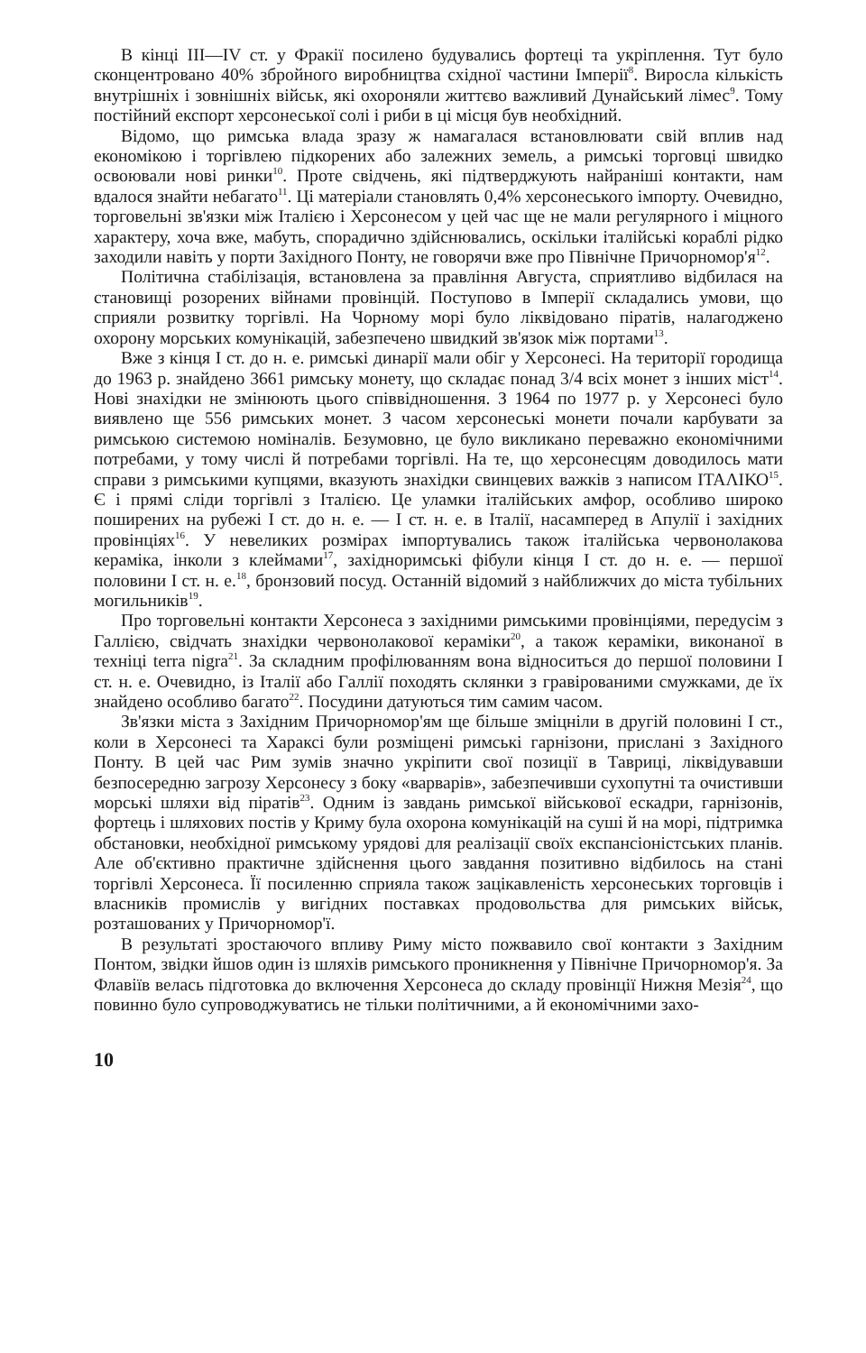В кінці III—IV ст. у Фракії посилено будувались фортеці та укріплення. Тут було сконцентровано 40% збройного виробництва східної частини Імперії<sup>8</sup>. Виросла кількість внутрішніх і зовнішніх військ, які охороняли життєво важливий Дунайський лімес<sup>9</sup>. Тому постійний експорт херсонеської солі і риби в ці місця був необхідний.
Відомо, що римська влада зразу ж намагалася встановлювати свій вплив над економікою і торгівлею підкорених або залежних земель, а римські торговці швидко освоювали нові ринки<sup>10</sup>. Проте свідчень, які підтверджують найраніші контакти, нам вдалося знайти небагато<sup>11</sup>. Ці матеріали становлять 0,4% херсонеського імпорту. Очевидно, торговельні зв'язки між Італією і Херсонесом у цей час ще не мали регулярного і міцного характеру, хоча вже, мабуть, спорадично здійснювались, оскільки італійські кораблі рідко заходили навіть у порти Західного Понту, не говорячи вже про Північне Причорномор'я<sup>12</sup>.
Політична стабілізація, встановлена за правління Августа, сприятливо відбилася на становищі розорених війнами провінцій. Поступово в Імперії складались умови, що сприяли розвитку торгівлі. На Чорному морі було ліквідовано піратів, налагоджено охорону морських комунікацій, забезпечено швидкий зв'язок між портами<sup>13</sup>.
Вже з кінця I ст. до н. е. римські динарії мали обіг у Херсонесі. На території городища до 1963 р. знайдено 3661 римську монету, що складає понад 3/4 всіх монет з інших міст<sup>14</sup>. Нові знахідки не змінюють цього співвідношення. З 1964 по 1977 р. у Херсонесі було виявлено ще 556 римських монет. З часом херсонеські монети почали карбувати за римською системою номіналів. Безумовно, це було викликано переважно економічними потребами, у тому числі й потребами торгівлі. На те, що херсонесцям доводилось мати справи з римськими купцями, вказують знахідки свинцевих важків з написом ΙΤΑΛΙΚΟ<sup>15</sup>. Є і прямі сліди торгівлі з Італією. Це уламки італійських амфор, особливо широко поширених на рубежі I ст. до н. е. — I ст. н. е. в Італії, насамперед в Апулії і західних провінціях<sup>16</sup>. У невеликих розмірах імпортувались також італійська червонолакова кераміка, інколи з клеймами<sup>17</sup>, західноримські фібули кінця I ст. до н. е. — першої половини I ст. н. е.<sup>18</sup>, бронзовий посуд. Останній відомий з найближчих до міста тубільних могильників<sup>19</sup>.
Про торговельні контакти Херсонеса з західними римськими провінціями, передусім з Галлією, свідчать знахідки червонолакової кераміки<sup>20</sup>, а також кераміки, виконаної в техніці terra nigra<sup>21</sup>. За складним профілюванням вона відноситься до першої половини I ст. н. е. Очевидно, із Італії або Галлії походять склянки з гравірованими смужками, де їх знайдено особливо багато<sup>22</sup>. Посудини датуються тим самим часом.
Зв'язки міста з Західним Причорномор'ям ще більше зміцніли в другій половині I ст., коли в Херсонесі та Хараксі були розміщені римські гарнізони, прислані з Західного Понту. В цей час Рим зумів значно укріпити свої позиції в Тавриці, ліквідувавши безпосередню загрозу Херсонесу з боку «варварів», забезпечивши сухопутні та очистивши морські шляхи від піратів<sup>23</sup>. Одним із завдань римської військової ескадри, гарнізонів, фортець і шляхових постів у Криму була охорона комунікацій на суші й на морі, підтримка обстановки, необхідної римському урядові для реалізації своїх експансіоністських планів. Але об'єктивно практичне здійснення цього завдання позитивно відбилось на стані торгівлі Херсонеса. Її посиленню сприяла також зацікавленість херсонеських торговців і власників промислів у вигідних поставках продовольства для римських військ, розташованих у Причорномор'ї.
В результаті зростаючого впливу Риму місто пожвавило свої контакти з Західним Понтом, звідки йшов один із шляхів римського проникнення у Північне Причорномор'я. За Флавіїв велась підготовка до включення Херсонеса до складу провінції Нижня Мезія<sup>24</sup>, що повинно було супроводжуватись не тільки політичними, а й економічними захо-
10